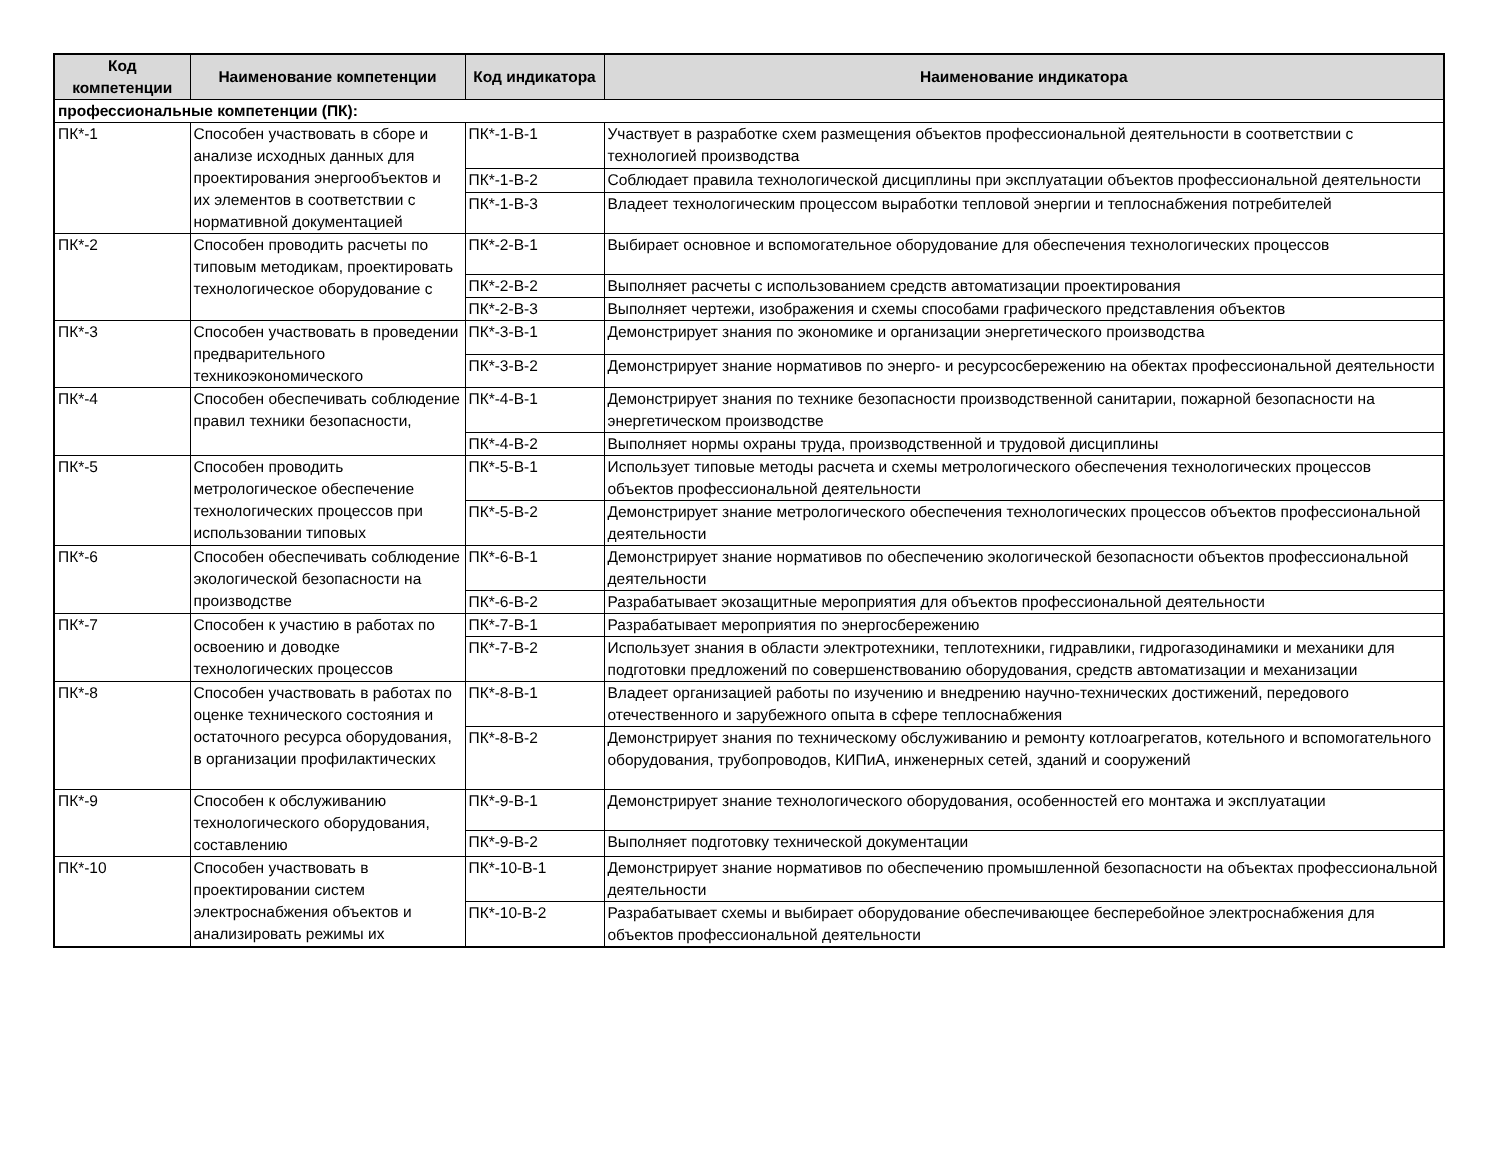| Код компетенции | Наименование компетенции | Код индикатора | Наименование индикатора |
| --- | --- | --- | --- |
| профессиональные компетенции (ПК): | | | |
| ПК*-1 | Способен участвовать в сборе и анализе исходных данных для проектирования энергообъектов и их элементов в соответствии с нормативной документацией | ПК*-1-В-1 | Участвует в разработке схем размещения объектов профессиональной деятельности в соответствии с технологией производства |
| | | ПК*-1-В-2 | Соблюдает правила технологической дисциплины при эксплуатации объектов профессиональной деятельности |
| | | ПК*-1-В-3 | Владеет технологическим процессом выработки тепловой энергии и теплоснабжения потребителей |
| ПК*-2 | Способен проводить расчеты по типовым методикам, проектировать технологическое оборудование с | ПК*-2-В-1 | Выбирает основное и вспомогательное оборудование для обеспечения технологических процессов |
| | | ПК*-2-В-2 | Выполняет расчеты с использованием средств автоматизации проектирования |
| | | ПК*-2-В-3 | Выполняет чертежи, изображения и схемы способами графического представления объектов |
| ПК*-3 | Способен участвовать в проведении предварительного техникоэкономического | ПК*-3-В-1 | Демонстрирует знания по экономике и организации энергетического производства |
| | | ПК*-3-В-2 | Демонстрирует знание нормативов по энерго- и ресурсосбережению на обектах профессиональной деятельности |
| ПК*-4 | Способен обеспечивать соблюдение правил техники безопасности, | ПК*-4-В-1 | Демонстрирует знания по технике безопасности производственной санитарии, пожарной безопасности на энергетическом производстве |
| | | ПК*-4-В-2 | Выполняет нормы охраны труда, производственной и трудовой дисциплины |
| ПК*-5 | Способен проводить метрологическое обеспечение технологических процессов при использовании типовых | ПК*-5-В-1 | Использует типовые методы расчета и схемы метрологического обеспечения технологических процессов объектов профессиональной деятельности |
| | | ПК*-5-В-2 | Демонстрирует знание метрологического обеспечения технологических процессов объектов профессиональной деятельности |
| ПК*-6 | Способен обеспечивать соблюдение экологической безопасности на производстве | ПК*-6-В-1 | Демонстрирует знание нормативов по обеспечению экологической безопасности объектов профессиональной деятельности |
| | | ПК*-6-В-2 | Разрабатывает экозащитные мероприятия для объектов профессиональной деятельности |
| ПК*-7 | Способен к участию в работах по освоению и доводке технологических процессов | ПК*-7-В-1 | Разрабатывает мероприятия по энергосбережению |
| | | ПК*-7-В-2 | Использует знания в области электротехники, теплотехники, гидравлики, гидрогазодинамики и механики для подготовки предложений по совершенствованию оборудования, средств автоматизации и механизации |
| ПК*-8 | Способен участвовать в работах по оценке технического состояния и остаточного ресурса оборудования, в организации профилактических | ПК*-8-В-1 | Владеет организацией работы по изучению и внедрению научно-технических достижений, передового отечественного и зарубежного опыта в сфере теплоснабжения |
| | | ПК*-8-В-2 | Демонстрирует знания по техническому обслуживанию и ремонту котлоагрегатов, котельного и вспомогательного оборудования, трубопроводов, КИПиА, инженерных сетей, зданий и сооружений |
| ПК*-9 | Способен к обслуживанию технологического оборудования, составлению | ПК*-9-В-1 | Демонстрирует знание технологического оборудования, особенностей его монтажа и эксплуатации |
| | | ПК*-9-В-2 | Выполняет подготовку технической документации |
| ПК*-10 | Способен участвовать в проектировании систем электроснабжения объектов и анализировать режимы их | ПК*-10-В-1 | Демонстрирует знание нормативов по обеспечению промышленной безопасности на объектах профессиональной деятельности |
| | | ПК*-10-В-2 | Разрабатывает схемы и выбирает оборудование обеспечивающее бесперебойное электроснабжения для объектов профессиональной деятельности |